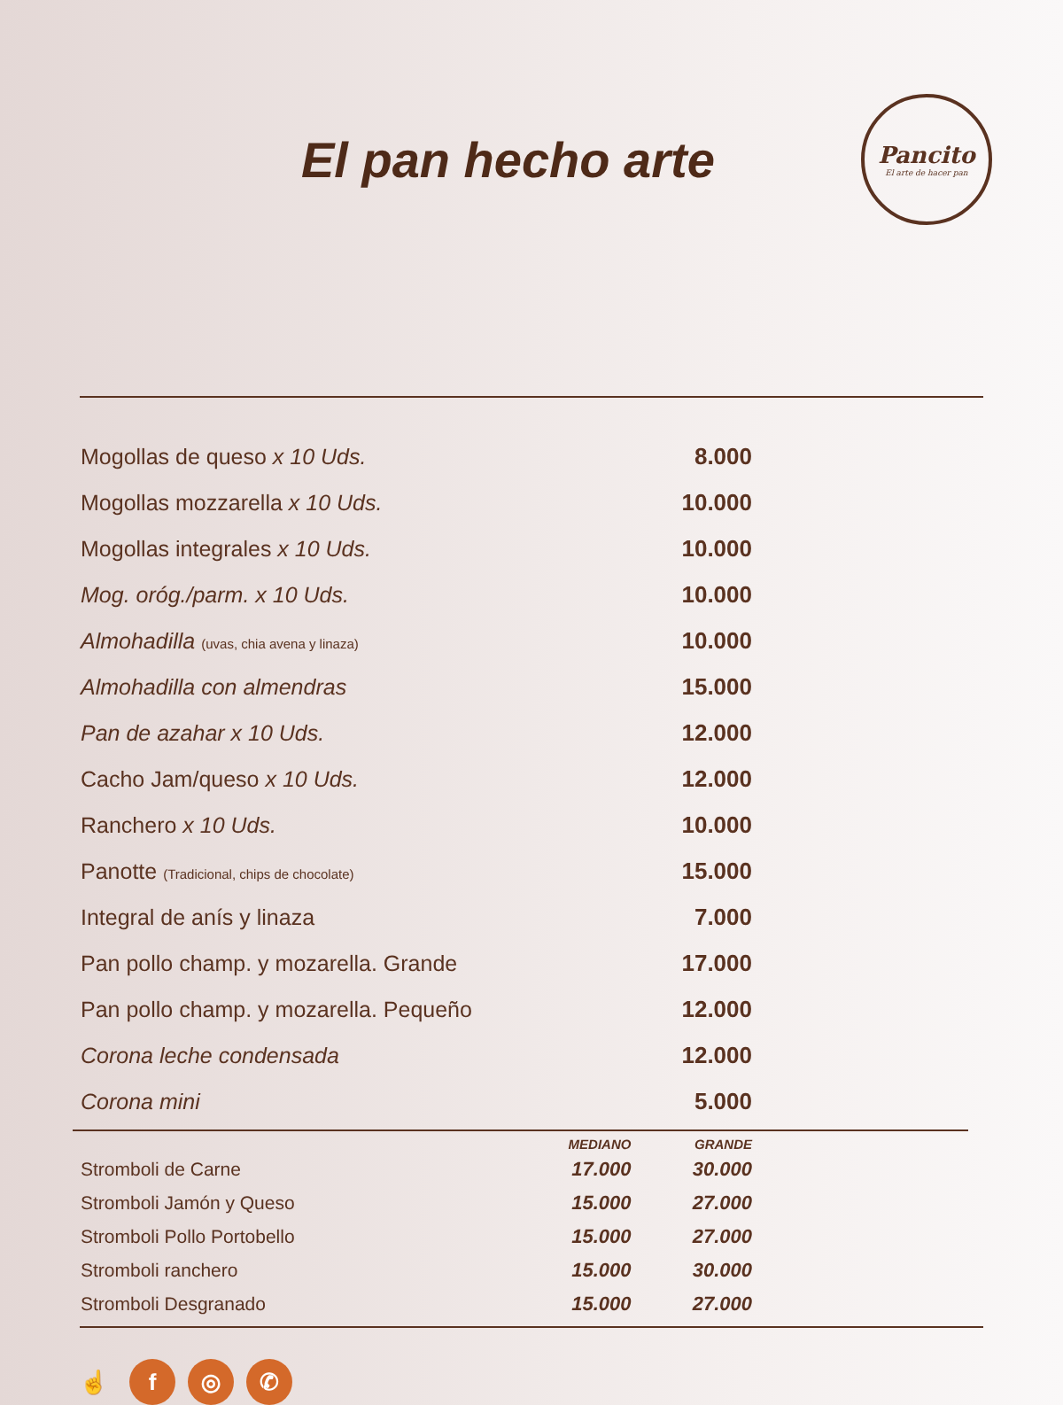El pan hecho arte
Pancito
El arte de hacer pan
| Mogollas de queso x 10 Uds. | 8.000 |
| Mogollas mozzarella x 10 Uds. | 10.000 |
| Mogollas integrales x 10 Uds. | 10.000 |
| Mog. oróg./parm. x 10 Uds. | 10.000 |
| Almohadilla (uvas, chia avena y linaza) | 10.000 |
| Almohadilla con almendras | 15.000 |
| Pan de azahar x 10 Uds. | 12.000 |
| Cacho Jam/queso x 10 Uds. | 12.000 |
| Ranchero x 10 Uds. | 10.000 |
| Panotte (Tradicional, chips de chocolate) | 15.000 |
| Integral de anís y linaza | 7.000 |
| Pan pollo champ. y mozarella. Grande | 17.000 |
| Pan pollo champ. y mozarella. Pequeño | 12.000 |
| Corona leche condensada | 12.000 |
| Corona mini | 5.000 |
| | MEDIANO | GRANDE |
| --- | --- | --- |
| Stromboli de Carne | 17.000 | 30.000 |
| Stromboli Jamón y Queso | 15.000 | 27.000 |
| Stromboli Pollo Portobello | 15.000 | 27.000 |
| Stromboli ranchero | 15.000 | 30.000 |
| Stromboli Desgranado | 15.000 | 27.000 |
☝ f ◎ ✆